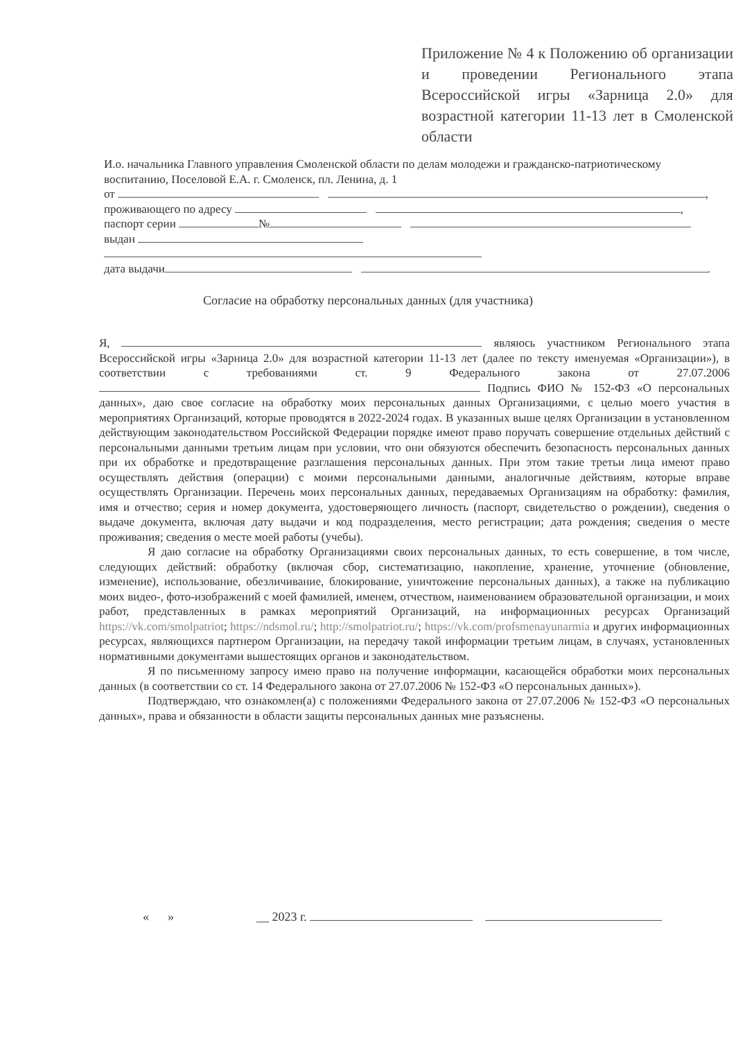Приложение № 4 к Положению об организации и проведении Регионального этапа Всероссийской игры «Зарница 2.0» для возрастной категории 11-13 лет в Смоленской области
И.о. начальника Главного управления Смоленской области по делам молодежи и гражданско-патриотическому воспитанию, Поселовой Е.А. г. Смоленск, пл. Ленина, д. 1
от ,
проживающего по адресу ,
паспорт серии №
выдан
дата выдачи .
Согласие на обработку персональных данных (для участника)
Я, являюсь участником Регионального этапа Всероссийской игры «Зарница 2.0» для возрастной категории 11-13 лет (далее по тексту именуемая «Организации»), в соответствии с требованиями ст. 9 Федерального закона от 27.07.2006 Подпись ФИО № 152-ФЗ «О персональных данных», даю свое согласие на обработку моих персональных данных Организациями, с целью моего участия в мероприятиях Организаций, которые проводятся в 2022-2024 годах. В указанных выше целях Организации в установленном действующим законодательством Российской Федерации порядке имеют право поручать совершение отдельных действий с персональными данными третьим лицам при условии, что они обязуются обеспечить безопасность персональных данных при их обработке и предотвращение разглашения персональных данных. При этом такие третьи лица имеют право осуществлять действия (операции) с моими персональными данными, аналогичные действиям, которые вправе осуществлять Организации. Перечень моих персональных данных, передаваемых Организациям на обработку: фамилия, имя и отчество; серия и номер документа, удостоверяющего личность (паспорт, свидетельство о рождении), сведения о выдаче документа, включая дату выдачи и код подразделения, место регистрации; дата рождения; сведения о месте проживания; сведения о месте моей работы (учебы).
Я даю согласие на обработку Организациями своих персональных данных, то есть совершение, в том числе, следующих действий: обработку (включая сбор, систематизацию, накопление, хранение, уточнение (обновление, изменение), использование, обезличивание, блокирование, уничтожение персональных данных), а также на публикацию моих видео-, фото-изображений с моей фамилией, именем, отчеством, наименованием образовательной организации, и моих работ, представленных в рамках мероприятий Организаций, на информационных ресурсах Организаций https://vk.com/smolpatriot; https://ndsmol.ru/; http://smolpatriot.ru/; https://vk.com/profsmenayunarmia и других информационных ресурсах, являющихся партнером Организации, на передачу такой информации третьим лицам, в случаях, установленных нормативными документами вышестоящих органов и законодательством.
Я по письменному запросу имею право на получение информации, касающейся обработки моих персональных данных (в соответствии со ст. 14 Федерального закона от 27.07.2006 № 152-ФЗ «О персональных данных»).
Подтверждаю, что ознакомлен(а) с положениями Федерального закона от 27.07.2006 № 152-ФЗ «О персональных данных», права и обязанности в области защиты персональных данных мне разъяснены.
« » __ 2023 г.